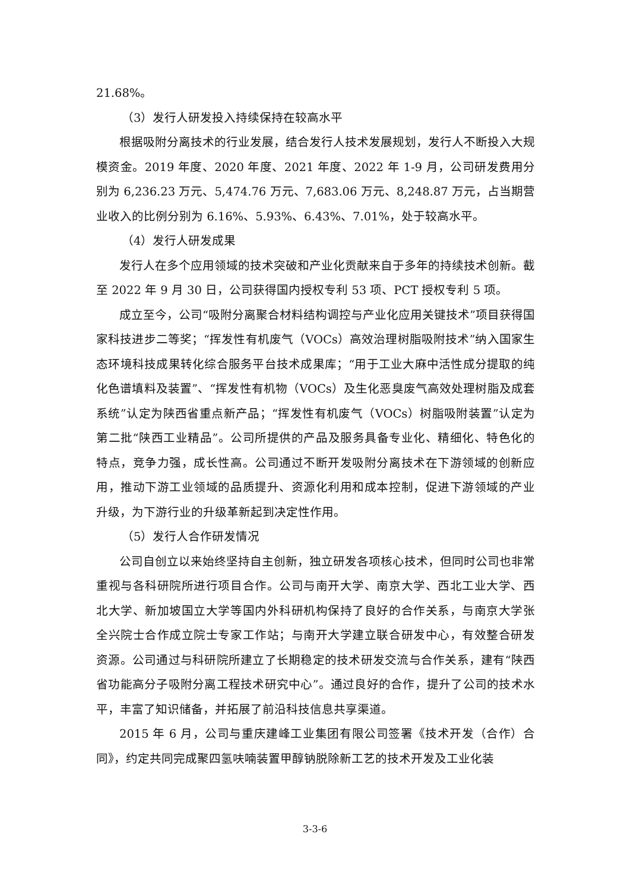21.68%。
（3）发行人研发投入持续保持在较高水平
根据吸附分离技术的行业发展，结合发行人技术发展规划，发行人不断投入大规模资金。2019 年度、2020 年度、2021 年度、2022 年 1-9 月，公司研发费用分别为 6,236.23 万元、5,474.76 万元、7,683.06 万元、8,248.87 万元，占当期营业收入的比例分别为 6.16%、5.93%、6.43%、7.01%，处于较高水平。
（4）发行人研发成果
发行人在多个应用领域的技术突破和产业化贡献来自于多年的持续技术创新。截至 2022 年 9 月 30 日，公司获得国内授权专利 53 项、PCT 授权专利 5 项。
成立至今，公司“吸附分离聚合材料结构调控与产业化应用关键技术”项目获得国家科技进步二等奖；“挥发性有机废气（VOCs）高效治理树脂吸附技术”纳入国家生态环境科技成果转化综合服务平台技术成果库；“用于工业大麻中活性成分提取的纯化色谱填料及装置”、“挥发性有机物（VOCs）及生化恶臭废气高效处理树脂及成套系统”认定为陕西省重点新产品；“挥发性有机废气（VOCs）树脂吸附装置”认定为第二批“陕西工业精品”。公司所提供的产品及服务具备专业化、精细化、特色化的特点，竞争力强，成长性高。公司通过不断开发吸附分离技术在下游领域的创新应用，推动下游工业领域的品质提升、资源化利用和成本控制，促进下游领域的产业升级，为下游行业的升级革新起到决定性作用。
（5）发行人合作研发情况
公司自创立以来始终坚持自主创新，独立研发各项核心技术，但同时公司也非常重视与各科研院所进行项目合作。公司与南开大学、南京大学、西北工业大学、西北大学、新加坡国立大学等国内外科研机构保持了良好的合作关系，与南京大学张全兴院士合作成立院士专家工作站；与南开大学建立联合研发中心，有效整合研发资源。公司通过与科研院所建立了长期稳定的技术研发交流与合作关系，建有“陕西省功能高分子吸附分离工程技术研究中心”。通过良好的合作，提升了公司的技术水平，丰富了知识储备，并拓展了前沿科技信息共享渠道。
2015 年 6 月，公司与重庆建峰工业集团有限公司签署《技术开发（合作）合同》，约定共同完成聚四氢呋喃装置甲醇钠脱除新工艺的技术开发及工业化装
3-3-6